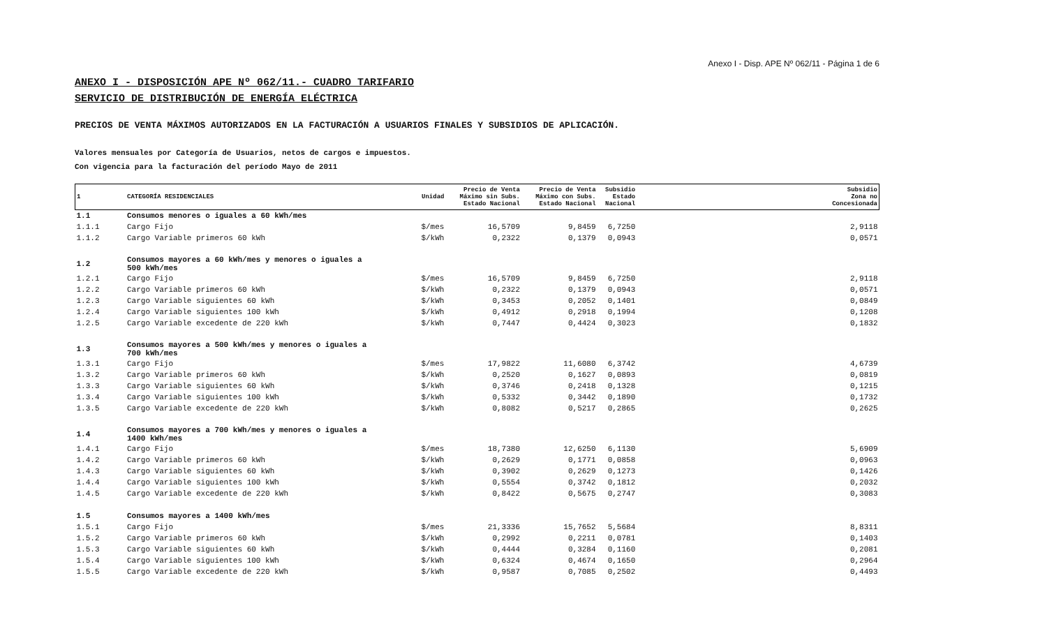Anexo I - Disp. APE Nº 062/11 - Página 1 de 6
ANEXO I - DISPOSICIÓN APE Nº 062/11.- CUADRO TARIFARIO
SERVICIO DE DISTRIBUCIÓN DE ENERGÍA ELÉCTRICA
PRECIOS DE VENTA MÁXIMOS AUTORIZADOS EN LA FACTURACIÓN A USUARIOS FINALES Y SUBSIDIOS DE APLICACIÓN.
Valores mensuales por Categoría de Usuarios, netos de cargos e impuestos.
Con vigencia para la facturación del período Mayo de 2011
| 1 | CATEGORÍA RESIDENCIALES | Unidad | Precio de Venta Máximo sin Subs. Estado Nacional | Precio de Venta Máximo con Subs. Estado Nacional | Subsidio Estado Nacional | | Subsidio Zona no Concesionada |
| --- | --- | --- | --- | --- | --- | --- | --- |
| 1.1 | Consumos menores o iguales a 60 kWh/mes | | | | | | |
| 1.1.1 | Cargo Fijo | $/mes | 16,5709 | 9,8459 | 6,7250 | | 2,9118 |
| 1.1.2 | Cargo Variable primeros 60 kWh | $/kWh | 0,2322 | 0,1379 | 0,0943 | | 0,0571 |
| 1.2 | Consumos mayores a 60 kWh/mes y menores o iguales a 500 kWh/mes | | | | | | |
| 1.2.1 | Cargo Fijo | $/mes | 16,5709 | 9,8459 | 6,7250 | | 2,9118 |
| 1.2.2 | Cargo Variable primeros 60 kWh | $/kWh | 0,2322 | 0,1379 | 0,0943 | | 0,0571 |
| 1.2.3 | Cargo Variable siguientes 60 kWh | $/kWh | 0,3453 | 0,2052 | 0,1401 | | 0,0849 |
| 1.2.4 | Cargo Variable siguientes 100 kWh | $/kWh | 0,4912 | 0,2918 | 0,1994 | | 0,1208 |
| 1.2.5 | Cargo Variable excedente de 220 kWh | $/kWh | 0,7447 | 0,4424 | 0,3023 | | 0,1832 |
| 1.3 | Consumos mayores a 500 kWh/mes y menores o iguales a 700 kWh/mes | | | | | | |
| 1.3.1 | Cargo Fijo | $/mes | 17,9822 | 11,6080 | 6,3742 | | 4,6739 |
| 1.3.2 | Cargo Variable primeros 60 kWh | $/kWh | 0,2520 | 0,1627 | 0,0893 | | 0,0819 |
| 1.3.3 | Cargo Variable siguientes 60 kWh | $/kWh | 0,3746 | 0,2418 | 0,1328 | | 0,1215 |
| 1.3.4 | Cargo Variable siguientes 100 kWh | $/kWh | 0,5332 | 0,3442 | 0,1890 | | 0,1732 |
| 1.3.5 | Cargo Variable excedente de 220 kWh | $/kWh | 0,8082 | 0,5217 | 0,2865 | | 0,2625 |
| 1.4 | Consumos mayores a 700 kWh/mes y menores o iguales a 1400 kWh/mes | | | | | | |
| 1.4.1 | Cargo Fijo | $/mes | 18,7380 | 12,6250 | 6,1130 | | 5,6909 |
| 1.4.2 | Cargo Variable primeros 60 kWh | $/kWh | 0,2629 | 0,1771 | 0,0858 | | 0,0963 |
| 1.4.3 | Cargo Variable siguientes 60 kWh | $/kWh | 0,3902 | 0,2629 | 0,1273 | | 0,1426 |
| 1.4.4 | Cargo Variable siguientes 100 kWh | $/kWh | 0,5554 | 0,3742 | 0,1812 | | 0,2032 |
| 1.4.5 | Cargo Variable excedente de 220 kWh | $/kWh | 0,8422 | 0,5675 | 0,2747 | | 0,3083 |
| 1.5 | Consumos mayores a 1400 kWh/mes | | | | | | |
| 1.5.1 | Cargo Fijo | $/mes | 21,3336 | 15,7652 | 5,5684 | | 8,8311 |
| 1.5.2 | Cargo Variable primeros 60 kWh | $/kWh | 0,2992 | 0,2211 | 0,0781 | | 0,1403 |
| 1.5.3 | Cargo Variable siguientes 60 kWh | $/kWh | 0,4444 | 0,3284 | 0,1160 | | 0,2081 |
| 1.5.4 | Cargo Variable siguientes 100 kWh | $/kWh | 0,6324 | 0,4674 | 0,1650 | | 0,2964 |
| 1.5.5 | Cargo Variable excedente de 220 kWh | $/kWh | 0,9587 | 0,7085 | 0,2502 | | 0,4493 |